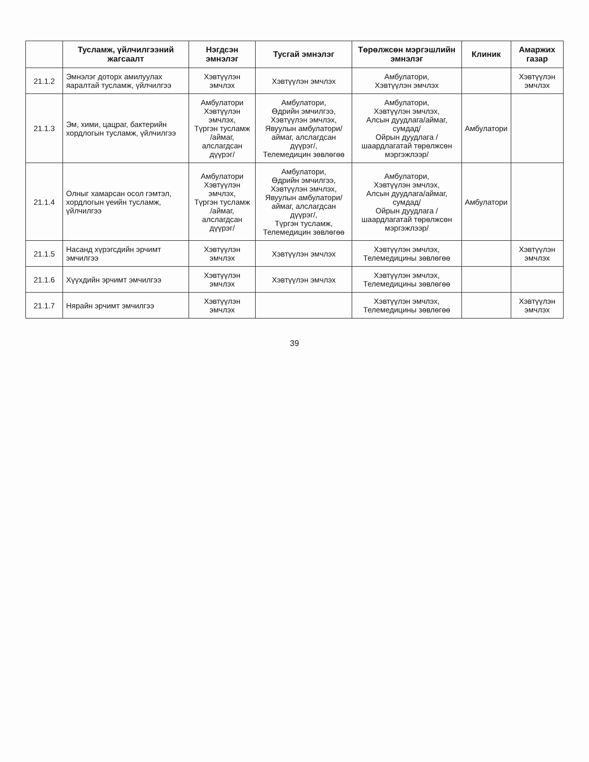| | Тусламж, үйлчилгээний жагсаалт | Нэгдсэн эмнэлэг | Тусгай эмнэлэг | Төрөлжсөн мэргэшлийн эмнэлэг | Клиник | Амаржих газар |
| --- | --- | --- | --- | --- | --- | --- |
| 21.1.2 | Эмнэлэг доторх амилуулах яаралтай тусламж, үйлчилгээ | Хэвтүүлэн эмчлэх | Хэвтүүлэн эмчлэх | Амбулатори, Хэвтүүлэн эмчлэх | | Хэвтүүлэн эмчлэх |
| 21.1.3 | Эм, хими, цацраг, бактерийн хордлогын тусламж, үйлчилгээ | Амбулатори Хэвтүүлэн эмчлэх, Түргэн тусламж /аймаг, алслагдсан дүүрэг/ | Амбулатори, Өдрийн эмчилгээ, Хэвтүүлэн эмчлэх, Явуулын амбулатори/аймаг, алслагдсан дүүрэг/, Телемедицин зөвлөгөө | Амбулатори, Хэвтүүлэн эмчлэх, Алсын дуудлага/аймаг, сумдад/ Ойрын дуудлага /шаардлагатай төрөлжсөн мэргэжлээр/ | Амбулатори | |
| 21.1.4 | Олныг хамарсан осол гэмтэл, хордлогын үеийн тусламж, үйлчилгээ | Амбулатори Хэвтүүлэн эмчлэх, Түргэн тусламж /аймаг, алслагдсан дүүрэг/ | Амбулатори, Өдрийн эмчилгээ, Хэвтүүлэн эмчлэх, Явуулын амбулатори/аймаг, алслагдсан дүүрэг/, Түргэн тусламж, Телемедицин зөвлөгөө | Амбулатори, Хэвтүүлэн эмчлэх, Алсын дуудлага/аймаг, сумдад/ Ойрын дуудлага /шаардлагатай төрөлжсөн мэргэжлээр/ | Амбулатори | |
| 21.1.5 | Насанд хүрэгсдийн эрчимт эмчилгээ | Хэвтүүлэн эмчлэх | Хэвтүүлэн эмчлэх | Хэвтүүлэн эмчлэх, Телемедицины зөвлөгөө | | Хэвтүүлэн эмчлэх |
| 21.1.6 | Хүүхдийн эрчимт эмчилгээ | Хэвтүүлэн эмчлэх | Хэвтүүлэн эмчлэх | Хэвтүүлэн эмчлэх, Телемедицины зөвлөгөө | | |
| 21.1.7 | Нярайн эрчимт эмчилгээ | Хэвтүүлэн эмчлэх | | Хэвтүүлэн эмчлэх, Телемедицины зөвлөгөө | | Хэвтүүлэн эмчлэх |
39